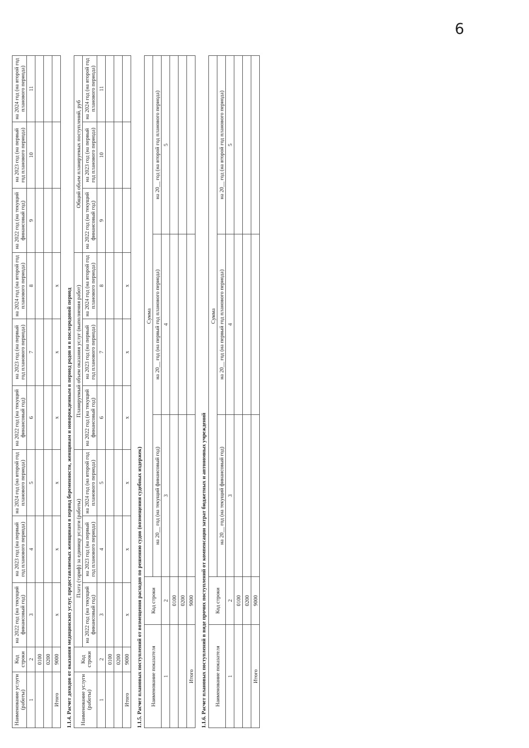6
| Наименование услуги (работы) | Код строки | на 2022 год (на текущий финансовый год) | на 2023 год (на первый год планового периода) | на 2024 год (на второй год планового периода) | на 2022 год (на текущий финансовый год) | на 2023 год (на первый год планового периода) | на 2024 год (на второй год планового периода) | на 2022 год (на текущий финансовый год) | на 2023 год (на первый год планового периода) | на 2024 год (на второй год планового периода) |
| --- | --- | --- | --- | --- | --- | --- | --- | --- | --- | --- |
| 1 | 2 | 3 | 4 | 5 | 6 | 7 | 8 | 9 | 10 | 11 |
| | 0100 | | | | | | | | | |
| | 0200 | | | | | | | | | |
| Итого | 9000 | х | х | х | х | х | х | | | |
1.1.4. Расчет доходов от оказания медицинских услуг, предоставляемых женщинам в период беременности, женщинам и новорожденным в период родов и в послеродовой период
| Наименование услуги (работы) | Код строки | Плата (тариф) за единицу услуги (работы) | | | Планируемый объем оказания услуг (выполнения работ) | | | Общий объем планируемых поступлений, руб | | |
| --- | --- | --- | --- | --- | --- | --- | --- | --- | --- | --- |
| | | на 2022 год (на текущий финансовый год) | на 2023 год (на первый год планового периода) | на 2024 год (на второй год планового периода) | на 2022 год (на текущий финансовый год) | на 2023 год (на первый год планового периода) | на 2024 год (на второй год планового периода) | на 2022 год (на текущий финансовый год) | на 2023 год (на первый год планового периода) | на 2024 год (на второй год планового периода) |
| 1 | 2 | 3 | 4 | 5 | 6 | 7 | 8 | 9 | 10 | 11 |
| | 0100 | | | | | | | | | |
| | 0200 | | | | | | | | | |
| Итого | 9000 | х | х | х | х | х | х | | | |
1.1.5. Расчет плановых поступлений от возмещения расходов по решению судов (возмещения судебных издержек)
| Наименование показателя | Код строки | Сумма | | |
| --- | --- | --- | --- | --- |
| | | на 20__ год (на текущий финансовый год) | на 20__ год (на первый год планового периода) | на 20__ год (на второй год планового периода) |
| 1 | 2 | 3 | 4 | 5 |
| | 0100 | | | |
| | 0200 | | | |
| Итого | 9000 | | | |
1.1.6. Расчет плановых поступлений в виде прочих поступлений от компенсации затрат бюджетных и автономных учреждений
| Наименование показателя | Код строки | Сумма | | |
| --- | --- | --- | --- | --- |
| | | на 20__ год (на текущий финансовый год) | на 20__ год (на первый год планового периода) | на 20__ год (на второй год планового периода) |
| 1 | 2 | 3 | 4 | 5 |
| | 0100 | | | |
| | 0200 | | | |
| Итого | 9000 | | | |